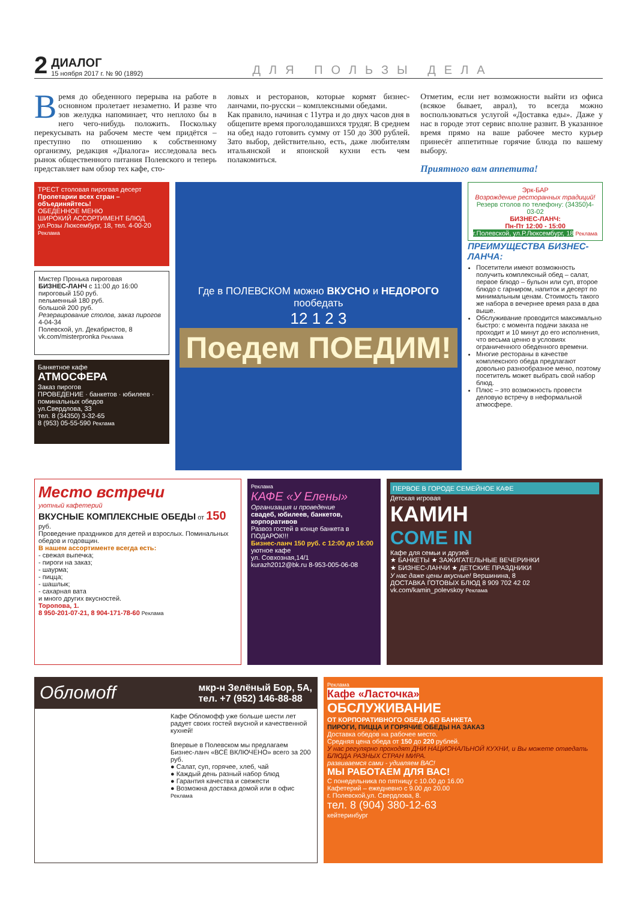2 ДИАЛОГ
15 ноября 2017 г. № 90 (1892) ДЛЯ ПОЛЬЗЫ ДЕЛА
Время до обеденного перерыва на работе в основном пролетает незаметно. И разве что зов желудка напоминает, что неплохо бы в него чего-нибудь положить. Поскольку перекусывать на рабочем месте чем придётся – преступно по отношению к собственному организму, редакция «Диалога» исследовала весь рынок общественного питания Полевского и теперь представляет вам обзор тех кафе, сто-
ловых и ресторанов, которые кормят бизнес-ланчами, по-русски – комплексными обедами.
Как правило, начиная с 11утра и до двух часов дня в общепите время проголодавшихся трудяг. В среднем на обед надо готовить сумму от 150 до 300 рублей. Зато выбор, действительно, есть, даже любителям итальянской и японской кухни есть чем полакомиться.
Отметим, если нет возможности выйти из офиса (всякое бывает, аврал), то всегда можно воспользоваться услугой «Доставка еды». Даже у нас в городе этот сервис вполне развит. В указанное время прямо на ваше рабочее место курьер принесёт аппетитные горячие блюда по вашему выбору.
Приятного вам аппетита!
ТРЕСТ столовая пирогвая десерт
Пролетарии всех стран – объединяйтесь!
ОБЕДЕННОЕ МЕНЮ
ШИРОКИЙ АССОРТИМЕНТ БЛЮД
ул.Розы Люксембург, 18, тел. 4-00-20
Реклама
Мистер Пронька пироговая
БИЗНЕС-ЛАНЧ с 11:00 до 16:00
пироговый 150 руб.
пельменный 180 руб.
большой 200 руб.
Резервирование столов, заказ пирогов 4-04-34
Полевской, ул. Декабристов, 8
vk.com/misterpronka Реклама
Банкетное кафе
АТМОСФЕРА
Заказ пирогов
ПРОВЕДЕНИЕ · банкетов · юбилеев · поминальных обедов
ул.Свердлова, 33
тел. 8 (34350) 3-32-65
8 (953) 05-55-590 Реклама
Где в ПОЛЕВСКОМ можно ВКУСНО и НЕДОРОГО пообедать
12 1 2 3
Поедем ПОЕДИМ!
Эрк-БАР
Возрождение ресторанных традиций!
Резерв столов по телефону: (34350)4-03-02
БИЗНЕС-ЛАНЧ:
Пн-Пт 12:00 - 15:00
г.Полевской, ул.Р.Люксембург, 18 Реклама
ПРЕИМУЩЕСТВА БИЗНЕС-ЛАНЧА:
Посетители имеют возможность получить комплексный обед – салат, первое блюдо – бульон или суп, второе блюдо с гарниром, напиток и десерт по минимальным ценам. Стоимость такого же набора в вечернее время раза в два выше.
Обслуживание проводится максимально быстро: с момента подачи заказа не проходит и 10 минут до его исполнения, что весьма ценно в условиях ограниченного обеденного времени.
Многие рестораны в качестве комплексного обеда предлагают довольно разнообразное меню, поэтому посетитель может выбрать свой набор блюд.
Плюс – это возможность провести деловую встречу в неформальной атмосфере.
Место встречи
уютный кафетерий
ВКУСНЫЕ КОМПЛЕКСНЫЕ ОБЕДЫ от 150 руб.
Проведение праздников для детей и взрослых. Поминальных обедов и годовщин.
В нашем ассортименте всегда есть:
- свежая выпечка;
- пироги на заказ;
- шаурма;
- пицца;
- шашлык;
- сахарная вата
и много других вкусностей.
Торопова, 1.
8 950-201-07-21, 8 904-171-78-60 Реклама
Реклама
КАФЕ «У Елены»
Организация и проведение
свадеб, юбилеев, банкетов, корпоративов
Развоз гостей в конце банкета в ПОДАРОК!!!
Бизнес-ланч 150 руб. с 12:00 до 16:00
уютное кафе
ул. Совхозная,14/1
kurazh2012@bk.ru 8-953-005-06-08
ПЕРВОЕ В ГОРОДЕ СЕМЕЙНОЕ КАФЕ
Детская игровая
КАМИН
COME IN
Кафе для семьи и друзей
★ БАНКЕТЫ ★ ЗАЖИГАТЕЛЬНЫЕ ВЕЧЕРИНКИ
★ БИЗНЕС-ЛАНЧИ ★ ДЕТСКИЕ ПРАЗДНИКИ
У нас даже цены вкусные! Вершинина, 8
ДОСТАВКА ГОТОВЫХ БЛЮД 8 909 702 42 02
vk.com/kamin_polevskoy Реклама
Обломoff мкр-н Зелёный Бор, 5А,
тел. +7 (952) 146-88-88
Кафе Обломофф уже больше шести лет радует своих гостей вкусной и качественной кухней!
Впервые в Полевском мы предлагаем Бизнес-ланч «ВСЁ ВКЛЮЧЕНО» всего за 200 руб.
● Салат, суп, горячее, хлеб, чай
● Каждый день разный набор блюд
● Гарантия качества и свежести
● Возможна доставка домой или в офис
Реклама
Реклама
Кафе «Ласточка»
ОБСЛУЖИВАНИЕ
ОТ КОРПОРАТИВНОГО ОБЕДА ДО БАНКЕТА
ПИРОГИ, ПИЦЦА И ГОРЯЧИЕ ОБЕДЫ НА ЗАКАЗ
Доставка обедов на рабочее место.
Средняя цена обеда от 150 до 220 рублей.
У нас регулярно проходят ДНИ НАЦИОНАЛЬНОЙ КУХНИ, и Вы можете отведать БЛЮДА РАЗНЫХ СТРАН МИРА.
развиваемся сами - удивляем ВАС!
МЫ РАБОТАЕМ ДЛЯ ВАС!
С понедельника по пятницу с 10.00 до 16.00
Кафетерий – ежедневно с 9.00 до 20.00
г. Полевской,ул. Свердлова, 8.
тел. 8 (904) 380-12-63
кейтеринбург